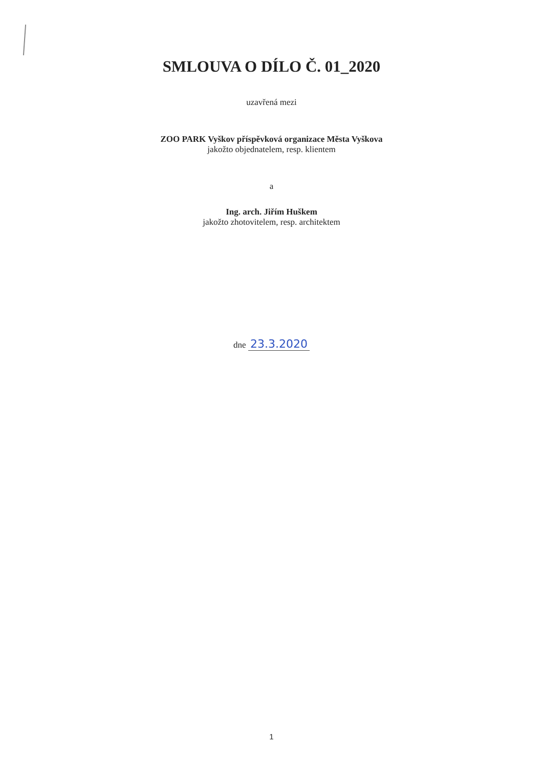SMLOUVA O DÍLO Č. 01_2020
uzavřená mezi
ZOO PARK Vyškov příspěvková organizace Města Vyškova
jakožto objednatelem, resp. klientem
a
Ing. arch. Jiřím Huškem
jakožto zhotovitelem, resp. architektem
dne 23.3.2020
1